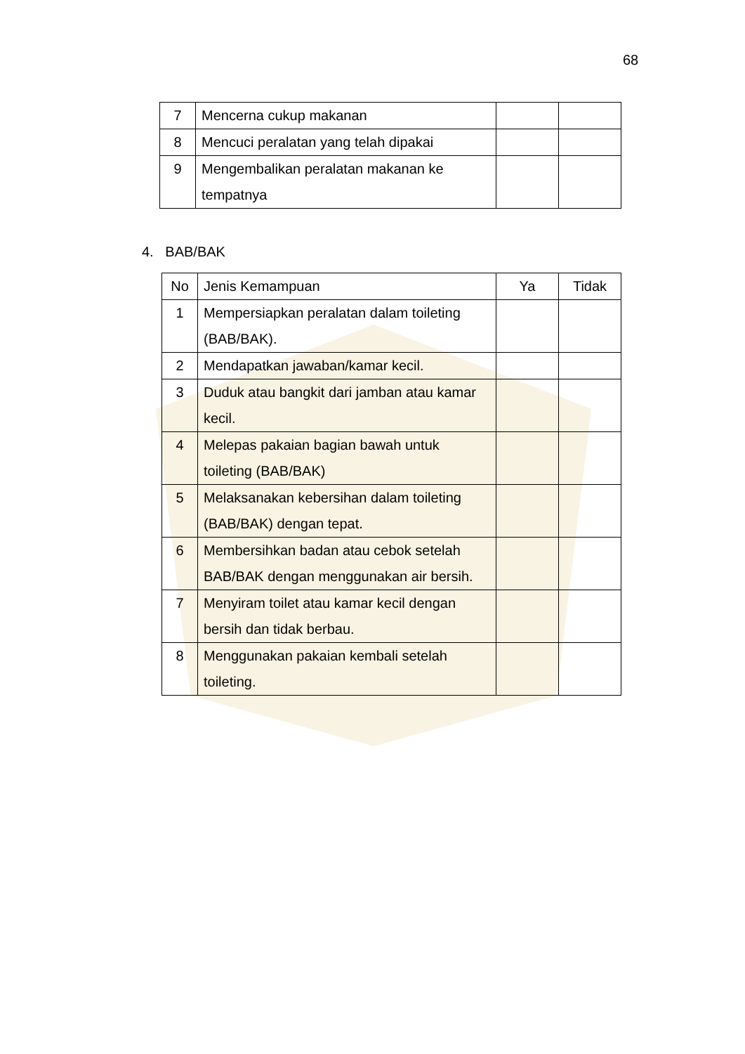68
| 7 | Mencerna cukup makanan | | |
| 8 | Mencuci peralatan yang telah dipakai | | |
| 9 | Mengembalikan peralatan makanan ke tempatnya | | |
4. BAB/BAK
| No | Jenis Kemampuan | Ya | Tidak |
| --- | --- | --- | --- |
| 1 | Mempersiapkan peralatan dalam toileting (BAB/BAK). | | |
| 2 | Mendapatkan jawaban/kamar kecil. | | |
| 3 | Duduk atau bangkit dari jamban atau kamar kecil. | | |
| 4 | Melepas pakaian bagian bawah untuk toileting (BAB/BAK) | | |
| 5 | Melaksanakan kebersihan dalam toileting (BAB/BAK) dengan tepat. | | |
| 6 | Membersihkan badan atau cebok setelah BAB/BAK dengan menggunakan air bersih. | | |
| 7 | Menyiram toilet atau kamar kecil dengan bersih dan tidak berbau. | | |
| 8 | Menggunakan pakaian kembali setelah toileting. | | |